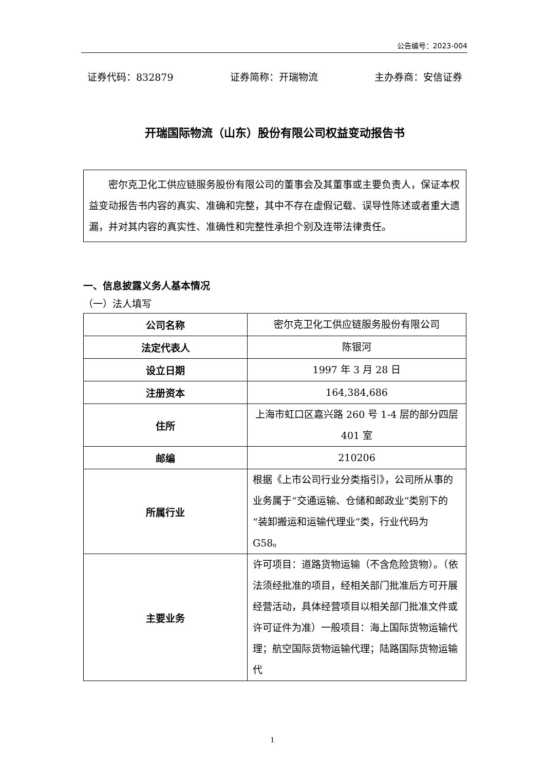公告编号：2023-004
证券代码：832879 证券简称：开瑞物流 主办券商：安信证券
开瑞国际物流（山东）股份有限公司权益变动报告书
密尔克卫化工供应链服务股份有限公司的董事会及其董事或主要负责人，保证本权益变动报告书内容的真实、准确和完整，其中不存在虚假记载、误导性陈述或者重大遗漏，并对其内容的真实性、准确性和完整性承担个别及连带法律责任。
一、信息披露义务人基本情况
（一）法人填写
| 公司名称 | 密尔克卫化工供应链服务股份有限公司 |
| 法定代表人 | 陈银河 |
| 设立日期 | 1997 年 3 月 28 日 |
| 注册资本 | 164,384,686 |
| 住所 | 上海市虹口区嘉兴路 260 号 1-4 层的部分四层 401 室 |
| 邮编 | 210206 |
| 所属行业 | 根据《上市公司行业分类指引》，公司所从事的业务属于“交通运输、仓储和邮政业”类别下的“装卸搬运和运输代理业”类，行业代码为 G58。 |
| 主要业务 | 许可项目：道路货物运输（不含危险货物）。（依法须经批准的项目，经相关部门批准后方可开展经营活动，具体经营项目以相关部门批准文件或许可证件为准）一般项目：海上国际货物运输代理；航空国际货物运输代理；陆路国际货物运输代 |
1